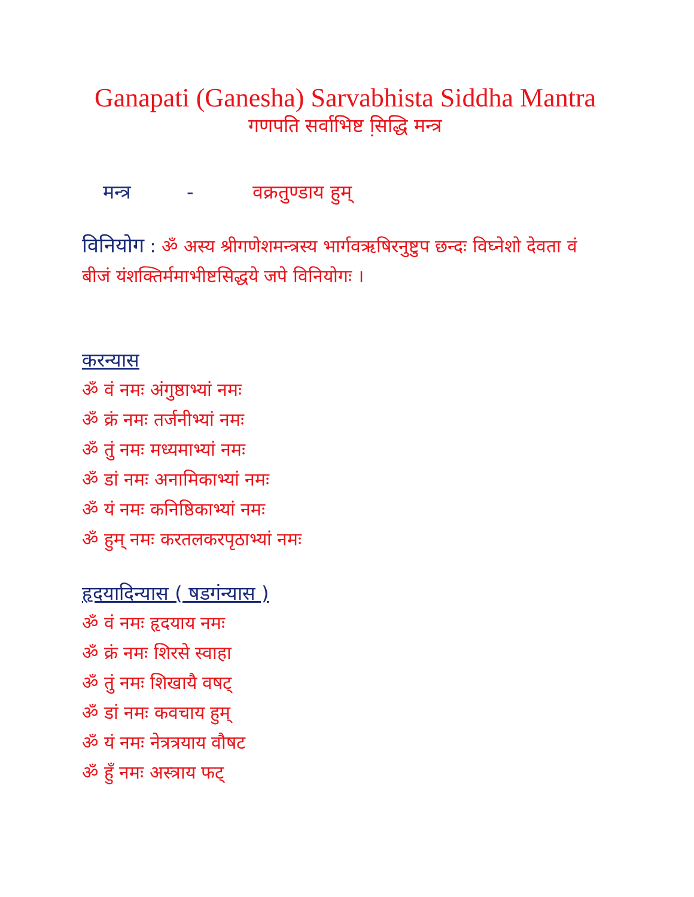Ganapati (Ganesha) Sarvabhista Siddha Mantra
गणपति सर्वाभिष्ट सि़द्धि मन्त्र
मन्त्र - वक्रतुण्डाय हुम्
विनियोग : ॐ अस्य श्रीगणेशमन्त्रस्य भार्गवऋषिरनुष्टुप छन्दः विघ्नेशो देवता वं बीजं यंशक्तिर्ममाभीष्टसिद्धये जपे विनियोगः ।
करन्यास
ॐ वं नमः अंगुष्ठाभ्यां नमः
ॐ क्रं नमः तर्जनीभ्यां नमः
ॐ तुं नमः मध्यमाभ्यां नमः
ॐ डां नमः अनामिकाभ्यां नमः
ॐ यं नमः कनिष्ठिकाभ्यां नमः
ॐ हुम् नमः करतलकरपृठाभ्यां नमः
हृदयादिन्यास ( षडगंन्यास )
ॐ वं नमः हृदयाय नमः
ॐ क्रं नमः शिरसे स्वाहा
ॐ तुं नमः शिखायै वषट्
ॐ डां नमः कवचाय हुम्
ॐ यं नमः नेत्रत्रयाय वौषट
ॐ हुँ नमः अस्त्राय फट्